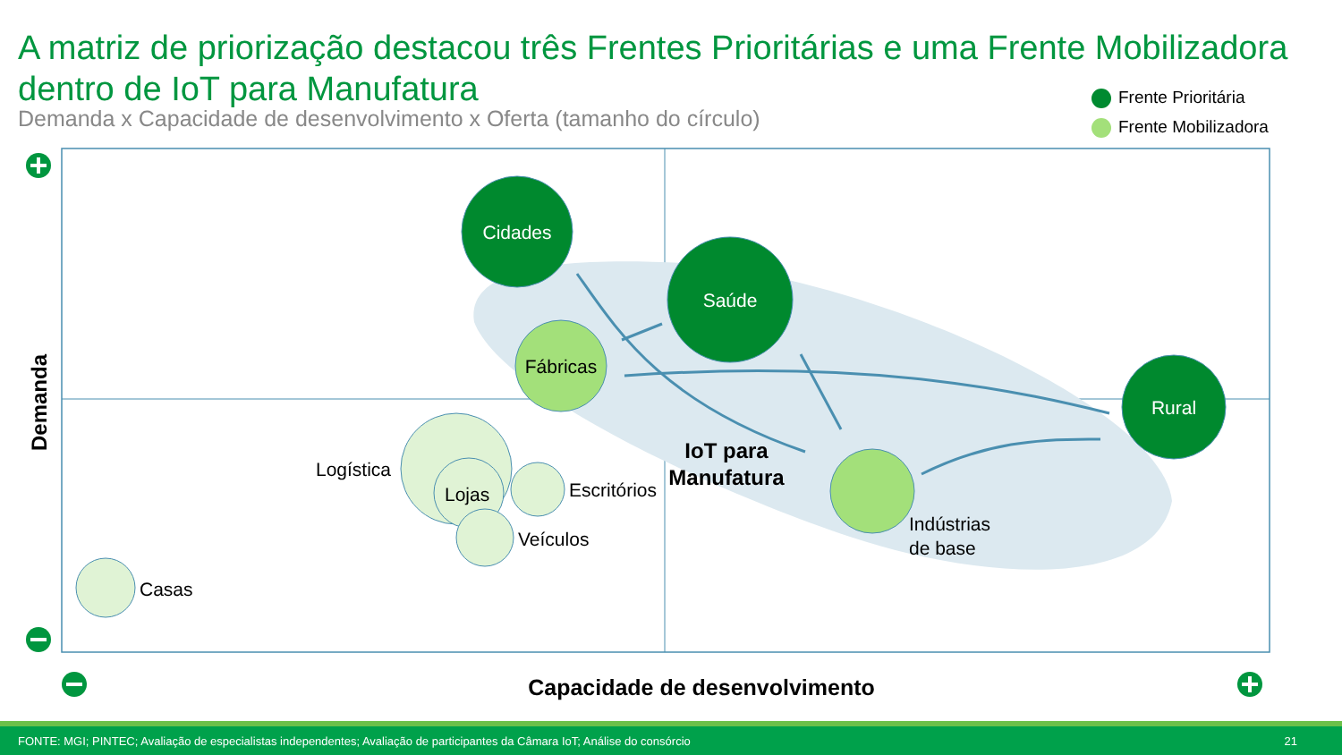A matriz de priorização destacou três Frentes Prioritárias e uma Frente Mobilizadora dentro de IoT para Manufatura
Demanda x Capacidade de desenvolvimento x Oferta (tamanho do círculo)
Frente Prioritária
Frente Mobilizadora
Cidades
Saúde
Rural
Fábricas
Logística
Lojas
Escritórios
Veículos
Casas
Indústrias
de base
IoT para
Manufatura
Demanda
Capacidade de desenvolvimento
FONTE: MGI; PINTEC; Avaliação de especialistas independentes; Avaliação de participantes da Câmara IoT; Análise do consórcio 21